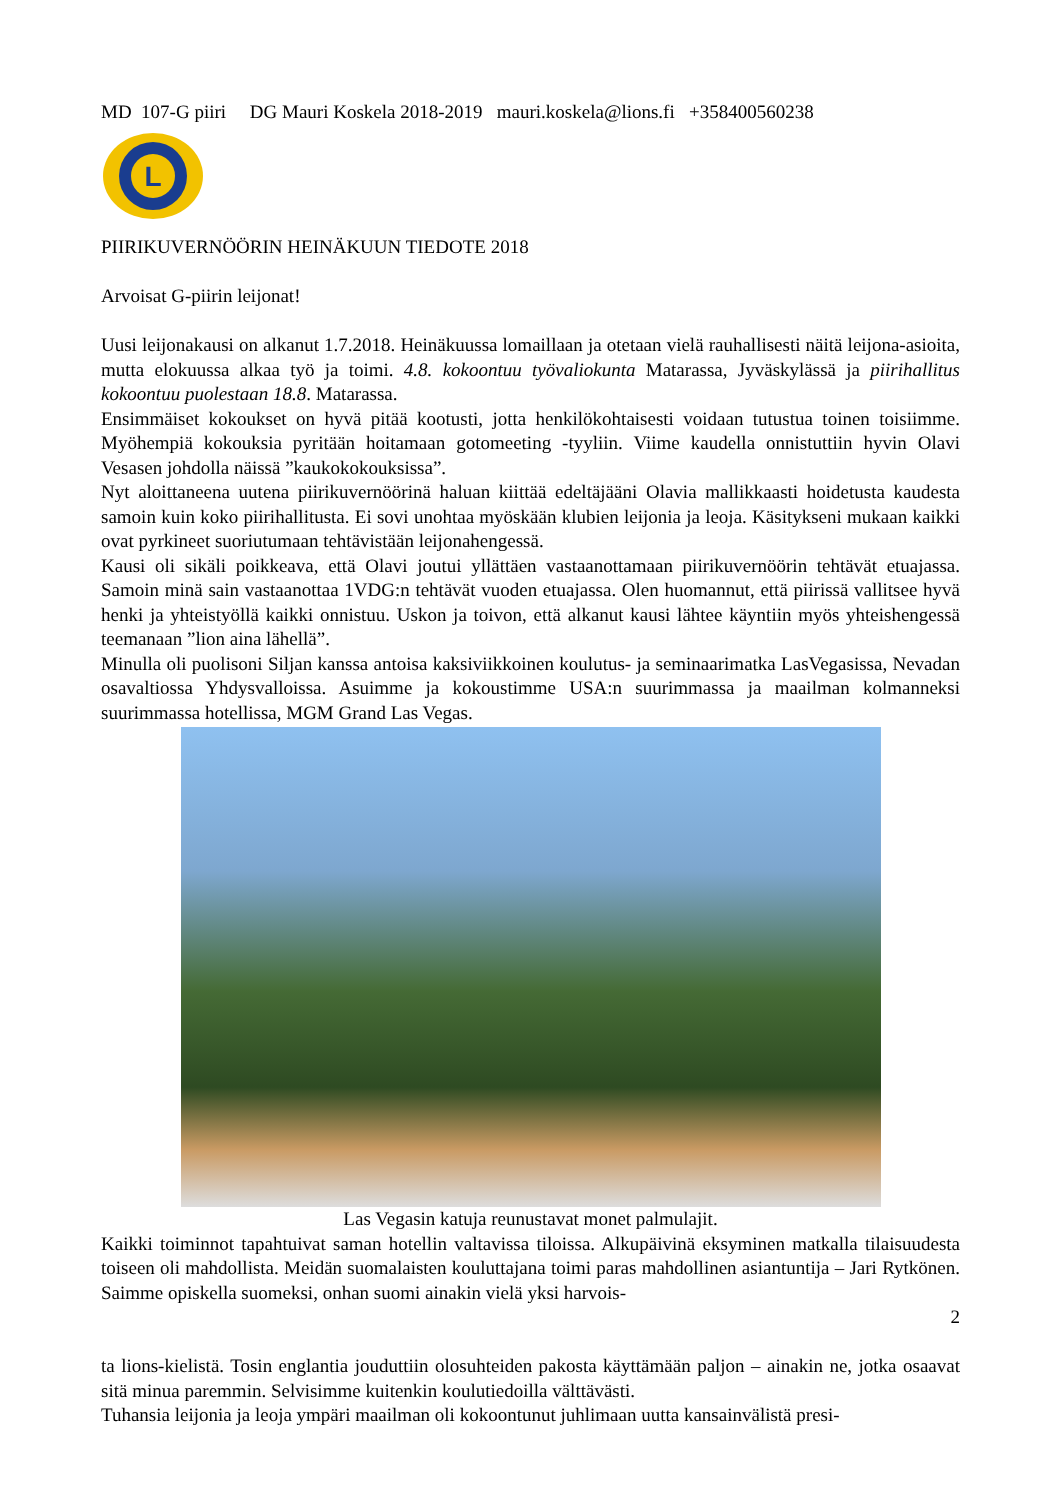MD 107-G piiri DG Mauri Koskela 2018-2019 mauri.koskela@lions.fi +358400560238
L
PIIRIKUVERNÖÖRIN HEINÄKUUN TIEDOTE 2018
Arvoisat G-piirin leijonat!
Uusi leijonakausi on alkanut 1.7.2018. Heinäkuussa lomaillaan ja otetaan vielä rauhallisesti näitä leijona-asioita, mutta elokuussa alkaa työ ja toimi. 4.8. kokoontuu työvaliokunta Matarassa, Jyväskylässä ja piirihallitus kokoontuu puolestaan 18.8. Matarassa.
Ensimmäiset kokoukset on hyvä pitää kootusti, jotta henkilökohtaisesti voidaan tutustua toinen toisiimme. Myöhempiä kokouksia pyritään hoitamaan gotomeeting -tyyliin. Viime kaudella onnistuttiin hyvin Olavi Vesasen johdolla näissä ”kaukokokouksissa”.
Nyt aloittaneena uutena piirikuvernöörinä haluan kiittää edeltäjääni Olavia mallikkaasti hoidetusta kaudesta samoin kuin koko piirihallitusta. Ei sovi unohtaa myöskään klubien leijonia ja leoja. Käsitykseni mukaan kaikki ovat pyrkineet suoriutumaan tehtävistään leijonahengessä.
Kausi oli sikäli poikkeava, että Olavi joutui yllättäen vastaanottamaan piirikuvernöörin tehtävät etuajassa. Samoin minä sain vastaanottaa 1VDG:n tehtävät vuoden etuajassa. Olen huomannut, että piirissä vallitsee hyvä henki ja yhteistyöllä kaikki onnistuu. Uskon ja toivon, että alkanut kausi lähtee käyntiin myös yhteishengessä teemanaan ”lion aina lähellä”.
Minulla oli puolisoni Siljan kanssa antoisa kaksiviikkoinen koulutus- ja seminaarimatka LasVegasissa, Nevadan osavaltiossa Yhdysvalloissa. Asuimme ja kokoustimme USA:n suurimmassa ja maailman kolmanneksi suurimmassa hotellissa, MGM Grand Las Vegas.
Las Vegasin katuja reunustavat monet palmulajit.
Kaikki toiminnot tapahtuivat saman hotellin valtavissa tiloissa. Alkupäivinä eksyminen matkalla tilaisuudesta toiseen oli mahdollista. Meidän suomalaisten kouluttajana toimi paras mahdollinen asiantuntija – Jari Rytkönen. Saimme opiskella suomeksi, onhan suomi ainakin vielä yksi harvois-
2
ta lions-kielistä. Tosin englantia jouduttiin olosuhteiden pakosta käyttämään paljon – ainakin ne, jotka osaavat sitä minua paremmin. Selvisimme kuitenkin koulutiedoilla välttävästi.
Tuhansia leijonia ja leoja ympäri maailman oli kokoontunut juhlimaan uutta kansainvälistä presi-